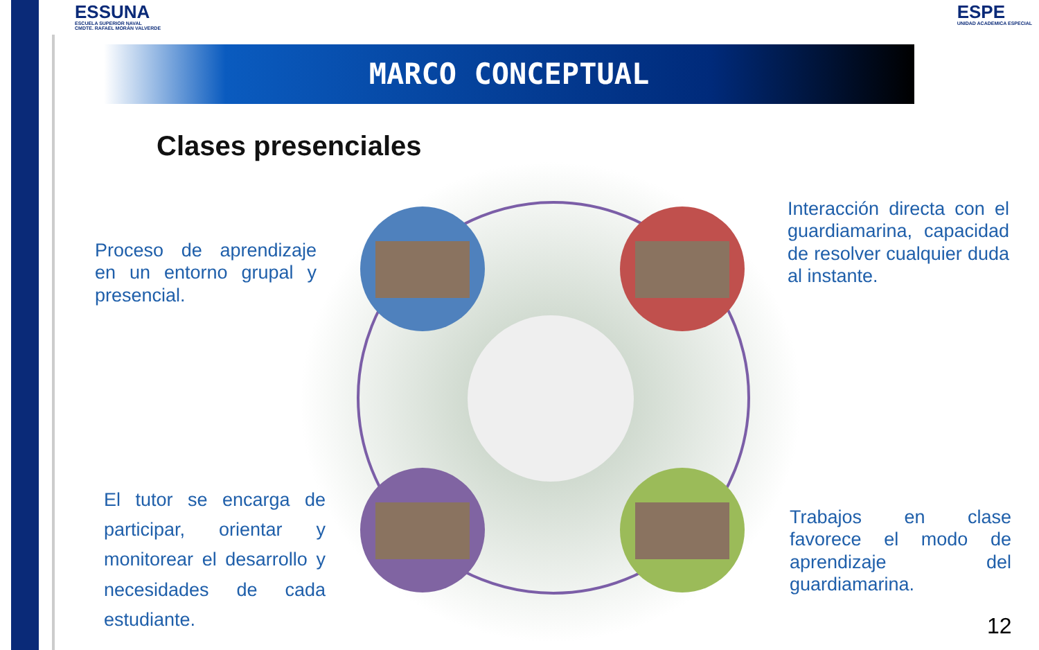ESSUNA
ESCUELA SUPERIOR NAVAL
CMDTE. RAFAEL MORÁN VALVERDE
ESPE
UNIDAD ACADEMICA ESPECIAL
MARCO CONCEPTUAL
Clases presenciales
Proceso de aprendizaje en un entorno grupal y presencial.
Interacción directa con el guardiamarina, capacidad de resolver cualquier duda al instante.
El tutor se encarga de participar, orientar y monitorear el desarrollo y necesidades de cada estudiante.
Trabajos en clase favorece el modo de aprendizaje del guardiamarina.
12